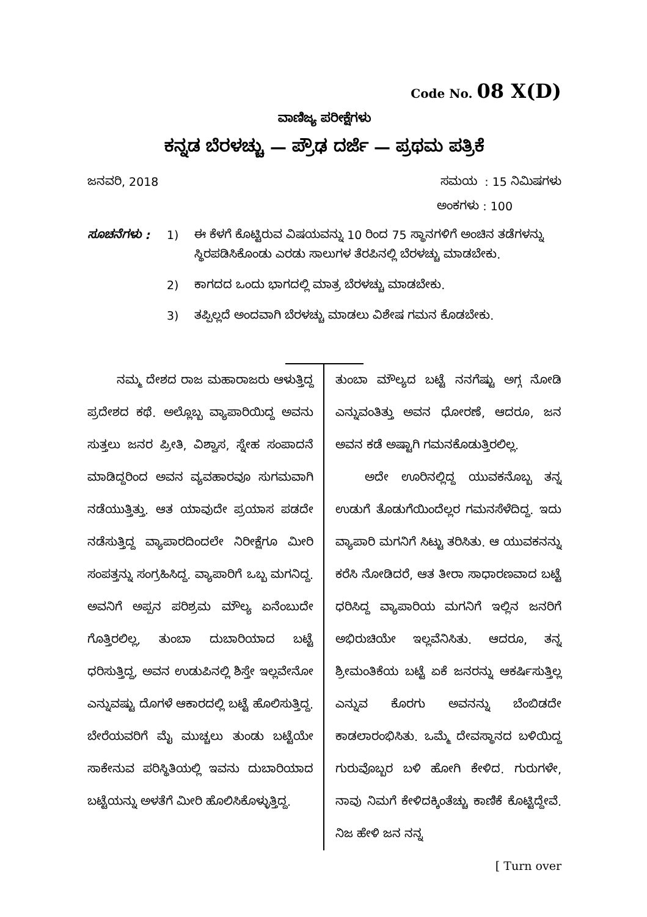Code No. 08 X(D)
ವಾಣಿಜ್ಯ ಪರೀಕ್ಷೆಗಳು
ಕನ್ನಡ ಬೆರಳಚ್ಚು — ಪ್ರೌಢ ದರ್ಜೆ — ಪ್ರಥಮ ಪತ್ರಿಕೆ
ಜನವರಿ, 2018 ಸಮಯ : 15 ನಿಮಿಷಗಳು
ಅಂಕಗಳು : 100
ಸೂಚನೆಗಳು : 1) ಈ ಕೆಳಗೆ ಕೊಟ್ಟಿರುವ ವಿಷಯವನ್ನು 10 ರಿಂದ 75 ಸ್ಥಾನಗಳಿಗೆ ಅಂಚಿನ ತಡೆಗಳನ್ನು ಸ್ಥಿರಪಡಿಸಿಕೊಂಡು ಎರಡು ಸಾಲುಗಳ ತೆರಪಿನಲ್ಲಿ ಬೆರಳಚ್ಚು ಮಾಡಬೇಕು.
2) ಕಾಗದದ ಒಂದು ಭಾಗದಲ್ಲಿ ಮಾತ್ರ ಬೆರಳಚ್ಚು ಮಾಡಬೇಕು.
3) ತಪ್ಪಿಲ್ಲದೆ ಅಂದವಾಗಿ ಬೆರಳಚ್ಚು ಮಾಡಲು ವಿಶೇಷ ಗಮನ ಕೊಡಬೇಕು.
ನಮ್ಮ ದೇಶದ ರಾಜ ಮಹಾರಾಜರು ಆಳುತ್ತಿದ್ದ ಪ್ರದೇಶದ ಕಥೆ. ಅಲ್ಲೊಬ್ಬ ವ್ಯಾಪಾರಿಯಿದ್ದ ಅವನು ಸುತ್ತಲು ಜನರ ಪ್ರೀತಿ, ವಿಶ್ವಾಸ, ಸ್ನೇಹ ಸಂಪಾದನೆ ಮಾಡಿದ್ದರಿಂದ ಅವನ ವ್ಯವಹಾರವೂ ಸುಗಮವಾಗಿ ನಡೆಯುತ್ತಿತ್ತು. ಆತ ಯಾವುದೇ ಪ್ರಯಾಸ ಪಡದೇ ನಡೆಸುತ್ತಿದ್ದ ವ್ಯಾಪಾರದಿಂದಲೇ ನಿರೀಕ್ಷೆಗೂ ಮೀರಿ ಸಂಪತ್ತನ್ನು ಸಂಗ್ರಹಿಸಿದ್ದ. ವ್ಯಾಪಾರಿಗೆ ಒಬ್ಬ ಮಗನಿದ್ದ. ಅವನಿಗೆ ಅಪ್ಪನ ಪರಿಶ್ರಮ ಮೌಲ್ಯ ಏನೆಂಬುದೇ ಗೊತ್ತಿರಲಿಲ್ಲ, ತುಂಬಾ ದುಬಾರಿಯಾದ ಬಟ್ಟೆ ಧರಿಸುತ್ತಿದ್ದ, ಅವನ ಉಡುಪಿನಲ್ಲಿ ಶಿಸ್ತೇ ಇಲ್ಲವೇನೋ ಎನ್ನುವಷ್ಟು ದೊಗಳೆ ಆಕಾರದಲ್ಲಿ ಬಟ್ಟೆ ಹೊಲಿಸುತ್ತಿದ್ದ. ಬೇರೆಯವರಿಗೆ ಮೈ ಮುಚ್ಚಲು ತುಂಡು ಬಟ್ಟೆಯೇ ಸಾಕೇನುವ ಪರಿಸ್ಥಿತಿಯಲ್ಲಿ ಇವನು ದುಬಾರಿಯಾದ ಬಟ್ಟೆಯನ್ನು ಅಳತೆಗೆ ಮೀರಿ ಹೊಲಿಸಿಕೊಳ್ಳುತ್ತಿದ್ದ.
ತುಂಬಾ ಮೌಲ್ಯದ ಬಟ್ಟೆ ನನಗೆಷ್ಟು ಅಗ್ಗ ನೋಡಿ ಎನ್ನುವಂತಿತ್ತು ಅವನ ಧೋರಣೆ, ಆದರೂ, ಜನ ಅವನ ಕಡೆ ಅಷ್ಟಾಗಿ ಗಮನಕೊಡುತ್ತಿರಲಿಲ್ಲ.
ಅದೇ ಊರಿನಲ್ಲಿದ್ದ ಯುವಕನೊಬ್ಬ ತನ್ನ ಉಡುಗೆ ತೊಡುಗೆಯಿಂದೆಲ್ಲರ ಗಮನಸೆಳೆದಿದ್ದ. ಇದು ವ್ಯಾಪಾರಿ ಮಗನಿಗೆ ಸಿಟ್ಟು ತರಿಸಿತು. ಆ ಯುವಕನನ್ನು ಕರೆಸಿ ನೋಡಿದರೆ, ಆತ ತೀರಾ ಸಾಧಾರಣವಾದ ಬಟ್ಟೆ ಧರಿಸಿದ್ದ ವ್ಯಾಪಾರಿಯ ಮಗನಿಗೆ ಇಲ್ಲಿನ ಜನರಿಗೆ ಅಭಿರುಚಿಯೇ ಇಲ್ಲವೆನಿಸಿತು. ಆದರೂ, ತನ್ನ ಶ್ರೀಮಂತಿಕೆಯ ಬಟ್ಟೆ ಏಕೆ ಜನರನ್ನು ಆಕರ್ಷಿಸುತ್ತಿಲ್ಲ ಎನ್ನುವ ಕೊರಗು ಅವನನ್ನು ಬೆಂಬಿಡದೇ ಕಾಡಲಾರಂಭಿಸಿತು. ಒಮ್ಮೆ ದೇವಸ್ಥಾನದ ಬಳಿಯಿದ್ದ ಗುರುವೊಬ್ಬರ ಬಳಿ ಹೋಗಿ ಕೇಳಿದ. ಗುರುಗಳೇ, ನಾವು ನಿಮಗೆ ಕೇಳಿದಕ್ಕಿಂತೆಚ್ಚು ಕಾಣಿಕೆ ಕೊಟ್ಟಿದ್ದೇವೆ. ನಿಜ ಹೇಳಿ ಜನ ನನ್ನ
[ Turn over